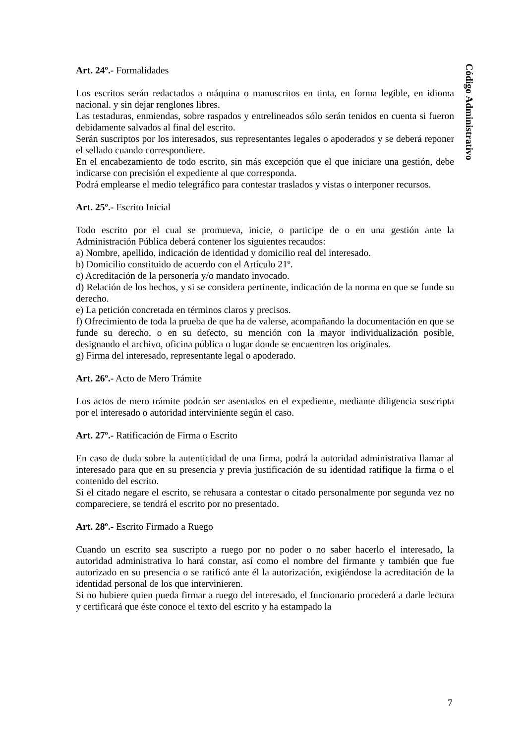Art. 24º.- Formalidades
Los escritos serán redactados a máquina o manuscritos en tinta, en forma legible, en idioma nacional. y sin dejar renglones libres.
Las testaduras, enmiendas, sobre raspados y entrelineados sólo serán tenidos en cuenta si fueron debidamente salvados al final del escrito.
Serán suscriptos por los interesados, sus representantes legales o apoderados y se deberá reponer el sellado cuando correspondiere.
En el encabezamiento de todo escrito, sin más excepción que el que iniciare una gestión, debe indicarse con precisión el expediente al que corresponda.
Podrá emplearse el medio telegráfico para contestar traslados y vistas o interponer recursos.
Art. 25º.- Escrito Inicial
Todo escrito por el cual se promueva, inicie, o participe de o en una gestión ante la Administración Pública deberá contener los siguientes recaudos:
a) Nombre, apellido, indicación de identidad y domicilio real del interesado.
b) Domicilio constituido de acuerdo con el Artículo 21º.
c) Acreditación de la personería y/o mandato invocado.
d) Relación de los hechos, y si se considera pertinente, indicación de la norma en que se funde su derecho.
e) La petición concretada en términos claros y precisos.
f) Ofrecimiento de toda la prueba de que ha de valerse, acompañando la documentación en que se funde su derecho, o en su defecto, su mención con la mayor individualización posible, designando el archivo, oficina pública o lugar donde se encuentren los originales.
g) Firma del interesado, representante legal o apoderado.
Art. 26º.- Acto de Mero Trámite
Los actos de mero trámite podrán ser asentados en el expediente, mediante diligencia suscripta por el interesado o autoridad interviniente según el caso.
Art. 27º.- Ratificación de Firma o Escrito
En caso de duda sobre la autenticidad de una firma, podrá la autoridad administrativa llamar al interesado para que en su presencia y previa justificación de su identidad ratifique la firma o el contenido del escrito.
Si el citado negare el escrito, se rehusara a contestar o citado personalmente por segunda vez no compareciere, se tendrá el escrito por no presentado.
Art. 28º.- Escrito Firmado a Ruego
Cuando un escrito sea suscripto a ruego por no poder o no saber hacerlo el interesado, la autoridad administrativa lo hará constar, así como el nombre del firmante y también que fue autorizado en su presencia o se ratificó ante él la autorización, exigiéndose la acreditación de la identidad personal de los que intervinieren.
Si no hubiere quien pueda firmar a ruego del interesado, el funcionario procederá a darle lectura y certificará que éste conoce el texto del escrito y ha estampado la
Código Administrativo
7